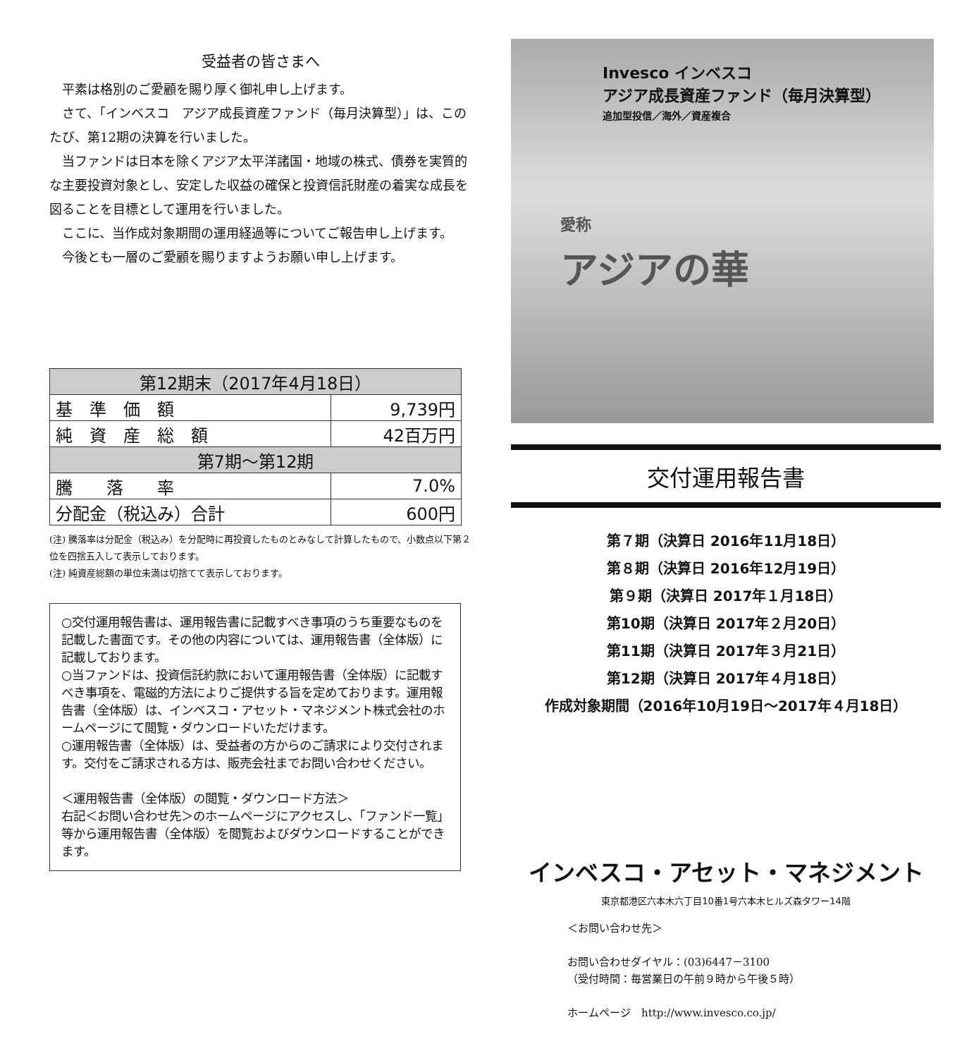受益者の皆さまへ
平素は格別のご愛顧を賜り厚く御礼申し上げます。
さて、「インベスコ　アジア成長資産ファンド（毎月決算型）」は、このたび、第12期の決算を行いました。
当ファンドは日本を除くアジア太平洋諸国・地域の株式、債券を実質的な主要投資対象とし、安定した収益の確保と投資信託財産の着実な成長を図ることを目標として運用を行いました。
ここに、当作成対象期間の運用経過等についてご報告申し上げます。
今後とも一層のご愛顧を賜りますようお願い申し上げます。
| 第12期末（2017年4月18日） | |
| --- | --- |
| 基 準 価 額 | 9,739円 |
| 純 資 産 総 額 | 42百万円 |
| 第7期～第12期 | |
| 騰 落 率 | 7.0% |
| 分配金（税込み）合計 | 600円 |
(注) 騰落率は分配金（税込み）を分配時に再投資したものとみなして計算したもので、小数点以下第２位を四捨五入して表示しております。
(注) 純資産総額の単位未満は切捨てて表示しております。
○交付運用報告書は、運用報告書に記載すべき事項のうち重要なものを記載した書面です。その他の内容については、運用報告書（全体版）に記載しております。
○当ファンドは、投資信託約款において運用報告書（全体版）に記載すべき事項を、電磁的方法によりご提供する旨を定めております。運用報告書（全体版）は、インベスコ・アセット・マネジメント株式会社のホームページにて閲覧・ダウンロードいただけます。
○運用報告書（全体版）は、受益者の方からのご請求により交付されます。交付をご請求される方は、販売会社までお問い合わせください。
＜運用報告書（全体版）の閲覧・ダウンロード方法＞
右記＜お問い合わせ先＞のホームページにアクセスし、「ファンド一覧」等から運用報告書（全体版）を閲覧およびダウンロードすることができます。
Invesco インベスコ
アジア成長資産ファンド（毎月決算型）
追加型投信／海外／資産複合
愛称
アジアの華
交付運用報告書
第７期（決算日 2016年11月18日）
第８期（決算日 2016年12月19日）
第９期（決算日 2017年１月18日）
第10期（決算日 2017年２月20日）
第11期（決算日 2017年３月21日）
第12期（決算日 2017年４月18日）
作成対象期間（2016年10月19日～2017年４月18日）
インベスコ・アセット・マネジメント
東京都港区六本木六丁目10番1号六本木ヒルズ森タワー14階
＜お問い合わせ先＞
お問い合わせダイヤル：(03)6447－3100
（受付時間：毎営業日の午前９時から午後５時）
ホームページ　http://www.invesco.co.jp/